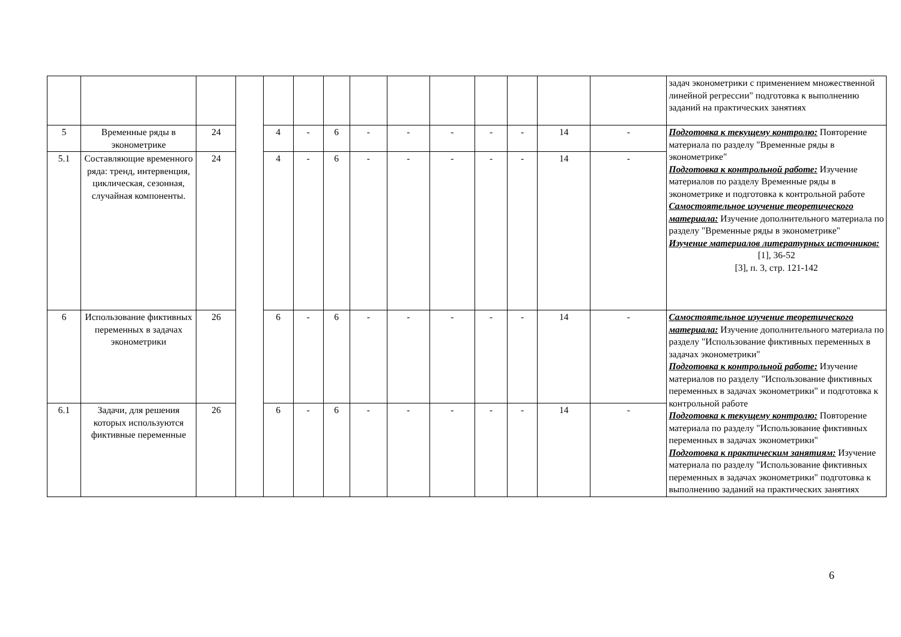| | | | | | | | | | | | | | | задач эконометрики с применением множественной линейной регрессии" подготовка к выполнению заданий на практических занятиях |
| 5 | Временные ряды в эконометрике | 24 | | 4 | - | 6 | - | - | - | - | - | 14 | - | Подготовка к текущему контролю: Повторение материала по разделу "Временные ряды в эконометрике" Подготовка к контрольной работе: Изучение материалов по разделу Временные ряды в эконометрике и подготовка к контрольной работе Самостоятельное изучение теоретического материала: Изучение дополнительного материала по разделу "Временные ряды в эконометрике" Изучение материалов литературных источников: [1], 36-52 [3], п. 3, стр. 121-142 |
| 5.1 | Составляющие временного ряда: тренд, интервенция, циклическая, сезонная, случайная компоненты. | 24 | | 4 | - | 6 | - | - | - | - | - | 14 | - | |
| 6 | Использование фиктивных переменных в задачах эконометрики | 26 | | 6 | - | 6 | - | - | - | - | - | 14 | - | Самостоятельное изучение теоретического материала: Изучение дополнительного материала по разделу "Использование фиктивных переменных в задачах эконометрики" Подготовка к контрольной работе: Изучение материалов по разделу "Использование фиктивных переменных в задачах эконометрики" и подготовка к контрольной работе Подготовка к текущему контролю: Повторение материала по разделу "Использование фиктивных переменных в задачах эконометрики" Подготовка к практическим занятиям: Изучение материала по разделу "Использование фиктивных переменных в задачах эконометрики" подготовка к выполнению заданий на практических занятиях |
| 6.1 | Задачи, для решения которых используются фиктивные переменные | 26 | | 6 | - | 6 | - | - | - | - | - | 14 | - | |
6